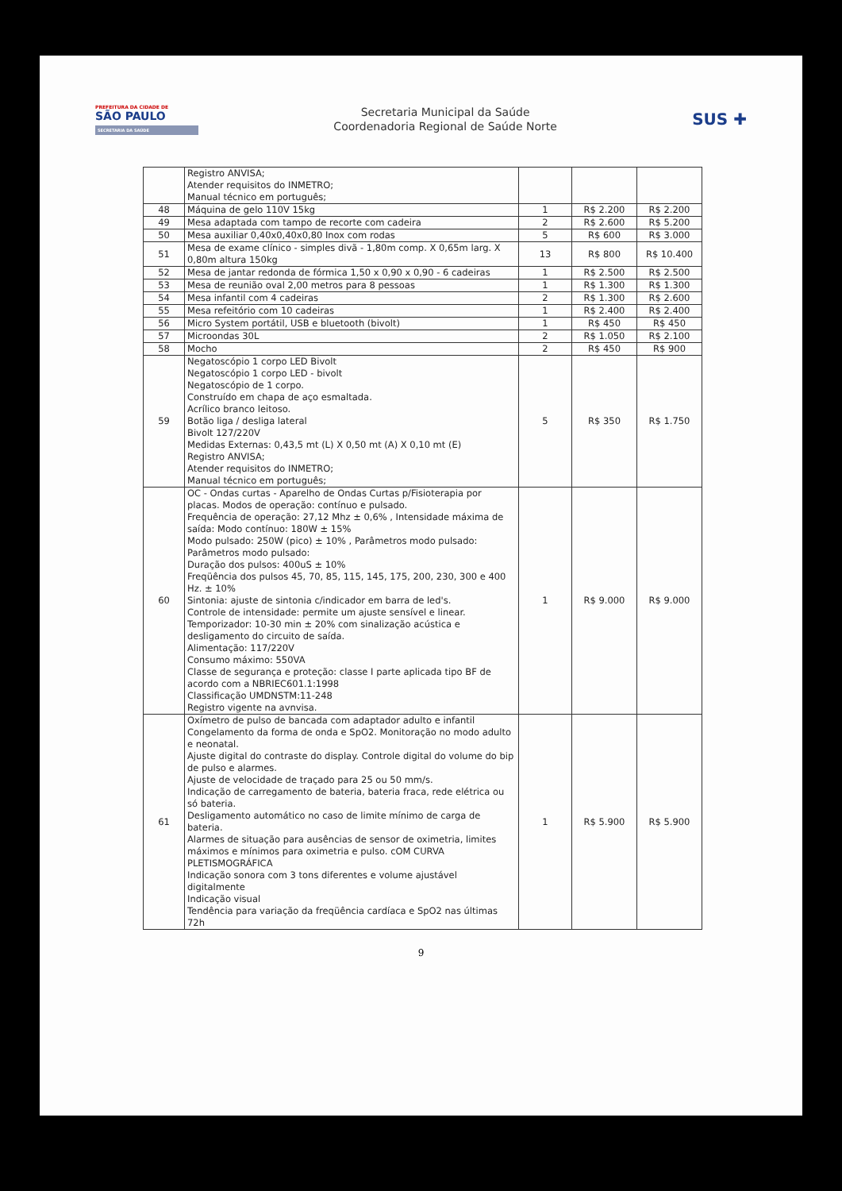PREFEITURA DA CIDADE DE
SÃO PAULO
SECRETARIA DA SAÚDE
Secretaria Municipal da Saúde
Coordenadoria Regional de Saúde Norte
SUS ✚
| | Registro ANVISA; Atender requisitos do INMETRO; Manual técnico em português; | | | |
| 48 | Máquina de gelo 110V 15kg | 1 | R$ 2.200 | R$ 2.200 |
| 49 | Mesa adaptada com tampo de recorte com cadeira | 2 | R$ 2.600 | R$ 5.200 |
| 50 | Mesa auxiliar 0,40x0,40x0,80 Inox com rodas | 5 | R$ 600 | R$ 3.000 |
| 51 | Mesa de exame clínico - simples divã - 1,80m comp. X 0,65m larg. X 0,80m altura 150kg | 13 | R$ 800 | R$ 10.400 |
| 52 | Mesa de jantar redonda de fórmica 1,50 x 0,90 x 0,90 - 6 cadeiras | 1 | R$ 2.500 | R$ 2.500 |
| 53 | Mesa de reunião oval 2,00 metros para 8 pessoas | 1 | R$ 1.300 | R$ 1.300 |
| 54 | Mesa infantil com 4 cadeiras | 2 | R$ 1.300 | R$ 2.600 |
| 55 | Mesa refeitório com 10 cadeiras | 1 | R$ 2.400 | R$ 2.400 |
| 56 | Micro System portátil, USB e bluetooth (bivolt) | 1 | R$ 450 | R$ 450 |
| 57 | Microondas 30L | 2 | R$ 1.050 | R$ 2.100 |
| 58 | Mocho | 2 | R$ 450 | R$ 900 |
| 59 | Negatoscópio 1 corpo LED Bivolt Negatoscópio 1 corpo LED - bivolt Negatoscópio de 1 corpo. Construído em chapa de aço esmaltada. Acrílico branco leitoso. Botão liga / desliga lateral Bivolt 127/220V Medidas Externas: 0,43,5 mt (L) X 0,50 mt (A) X 0,10 mt (E) Registro ANVISA; Atender requisitos do INMETRO; Manual técnico em português; | 5 | R$ 350 | R$ 1.750 |
| 60 | OC - Ondas curtas - Aparelho de Ondas Curtas p/Fisioterapia por placas. Modos de operação: contínuo e pulsado. Frequência de operação: 27,12 Mhz ± 0,6% , Intensidade máxima de saída: Modo contínuo: 180W ± 15% Modo pulsado: 250W (pico) ± 10% , Parâmetros modo pulsado: Parâmetros modo pulsado: Duração dos pulsos: 400uS ± 10% Freqüência dos pulsos 45, 70, 85, 115, 145, 175, 200, 230, 300 e 400 Hz. ± 10% Sintonia: ajuste de sintonia c/indicador em barra de led's. Controle de intensidade: permite um ajuste sensível e linear. Temporizador: 10-30 min ± 20% com sinalização acústica e desligamento do circuito de saída. Alimentação: 117/220V Consumo máximo: 550VA Classe de segurança e proteção: classe I parte aplicada tipo BF de acordo com a NBRIEC601.1:1998 Classificação UMDNSTM:11-248 Registro vigente na avnvisa. | 1 | R$ 9.000 | R$ 9.000 |
| 61 | Oxímetro de pulso de bancada com adaptador adulto e infantil Congelamento da forma de onda e SpO2. Monitoração no modo adulto e neonatal. Ajuste digital do contraste do display. Controle digital do volume do bip de pulso e alarmes. Ajuste de velocidade de traçado para 25 ou 50 mm/s. Indicação de carregamento de bateria, bateria fraca, rede elétrica ou só bateria. Desligamento automático no caso de limite mínimo de carga de bateria. Alarmes de situação para ausências de sensor de oximetria, limites máximos e mínimos para oximetria e pulso. cOM CURVA PLETISMOGRÁFICA Indicação sonora com 3 tons diferentes e volume ajustável digitalmente Indicação visual Tendência para variação da freqüência cardíaca e SpO2 nas últimas 72h | 1 | R$ 5.900 | R$ 5.900 |
9